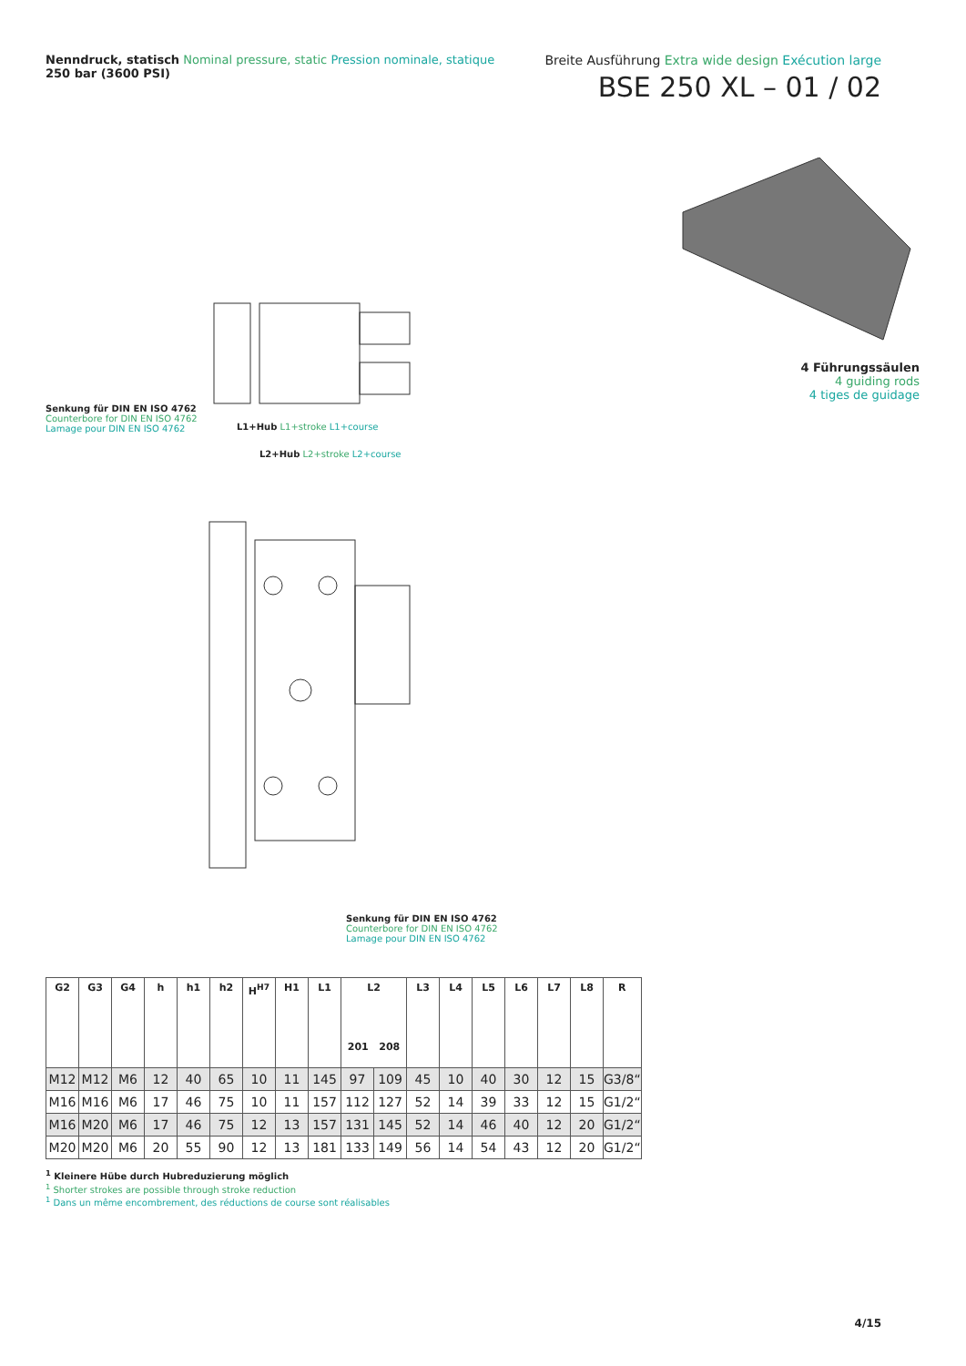Nenndruck, statisch Nominal pressure, static Pression nominale, statique
250 bar (3600 PSI)
Breite Ausführung Extra wide design Exécution large
BSE 250 XL – 01 / 02
Senkung für DIN EN ISO 4762
Counterbore for DIN EN ISO 4762
Lamage pour DIN EN ISO 4762
L1+Hub L1+stroke L1+course
L2+Hub L2+stroke L2+course
Senkung für DIN EN ISO 4762
Counterbore for DIN EN ISO 4762
Lamage pour DIN EN ISO 4762
4 Führungssäulen
4 guiding rods
4 tiges de guidage
| G2 | G3 | G4 | h | h1 | h2 | H<sup>H7</sup> | H1 | L1 | L2 201 208 | | L3 | L4 | L5 | L6 | L7 | L8 | R |
| --- | --- | --- | --- | --- | --- | --- | --- | --- | --- | --- | --- | --- | --- | --- | --- | --- | --- |
| M12 | M12 | M6 | 12 | 40 | 65 | 10 | 11 | 145 | 97 | 109 | 45 | 10 | 40 | 30 | 12 | 15 | G3/8“ |
| M16 | M16 | M6 | 17 | 46 | 75 | 10 | 11 | 157 | 112 | 127 | 52 | 14 | 39 | 33 | 12 | 15 | G1/2“ |
| M16 | M20 | M6 | 17 | 46 | 75 | 12 | 13 | 157 | 131 | 145 | 52 | 14 | 46 | 40 | 12 | 20 | G1/2“ |
| M20 | M20 | M6 | 20 | 55 | 90 | 12 | 13 | 181 | 133 | 149 | 56 | 14 | 54 | 43 | 12 | 20 | G1/2“ |
<sup>1</sup> Kleinere Hübe durch Hubreduzierung möglich
<sup>1</sup> Shorter strokes are possible through stroke reduction
<sup>1</sup> Dans un même encombrement, des réductions de course sont réalisables
4/15